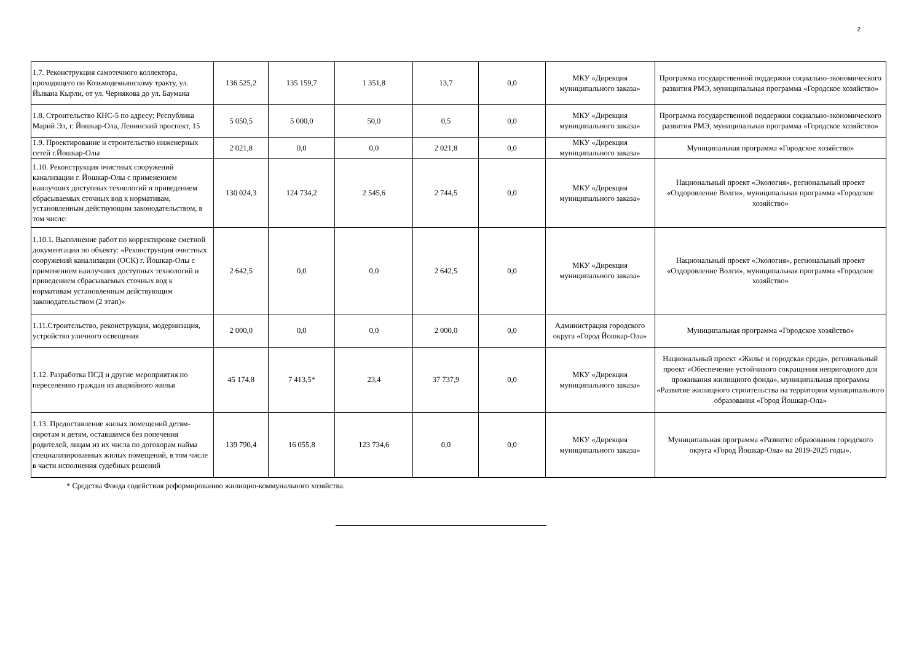2
| 1.7. Реконструкция самотечного коллектора, проходящего по Козьмодемьянскому тракту, ул. Йывана Кырли, от ул. Чернякова до ул. Баумана | 136 525,2 | 135 159,7 | 1 351,8 | 13,7 | 0,0 | МКУ «Дирекция муниципального заказа» | Программа государственной поддержки социально-экономического развития РМЭ, муниципальная программа «Городское хозяйство» |
| 1.8. Строительство КНС-5 по адресу: Республика Марий Эл, г. Йошкар-Ола, Ленинский проспект, 15 | 5 050,5 | 5 000,0 | 50,0 | 0,5 | 0,0 | МКУ «Дирекция муниципального заказа» | Программа государственной поддержки социально-экономического развития РМЭ, муниципальная программа «Городское хозяйство» |
| 1.9. Проектирование и строительство инженерных сетей г.Йошкар-Олы | 2 021,8 | 0,0 | 0,0 | 2 021,8 | 0,0 | МКУ «Дирекция муниципального заказа» | Муниципальная программа «Городское хозяйство» |
| 1.10. Реконструкция очистных сооружений канализации г. Йошкар-Олы с применением наилучших доступных технологий и приведением сбрасываемых сточных вод к нормативам, установленным действующим законодательством, в том числе: | 130 024,3 | 124 734,2 | 2 545,6 | 2 744,5 | 0,0 | МКУ «Дирекция муниципального заказа» | Национальный проект «Экология», региональный проект «Оздоровление Волги», муниципальная программа «Городское хозяйство» |
| 1.10.1. Выполнение работ по корректировке сметной документации по объекту: «Реконструкция очистных сооружений канализации (ОСК) г. Йошкар-Олы с применением наилучших доступных технологий и приведением сбрасываемых сточных вод к нормативам установленным действующим законодательством (2 этап)» | 2 642,5 | 0,0 | 0,0 | 2 642,5 | 0,0 | МКУ «Дирекция муниципального заказа» | Национальный проект «Экология», региональный проект «Оздоровление Волги», муниципальная программа «Городское хозяйство» |
| 1.11.Строительство, реконструкция, модернизация, устройство уличного освещения | 2 000,0 | 0,0 | 0,0 | 2 000,0 | 0,0 | Администрация городского округа «Город Йошкар-Ола» | Муниципальная программа «Городское хозяйство» |
| 1.12. Разработка ПСД и другие мероприятия по переселению граждан из аварийного жилья | 45 174,8 | 7 413,5* | 23,4 | 37 737,9 | 0,0 | МКУ «Дирекция муниципального заказа» | Национальный проект «Жилье и городская среда», регоинальный проект «Обеспечение устойчивого сокращения непригодного для проживания жилищного фонда», муниципальная программа «Развитие жилищного строительства на территории муниципального образования «Город Йошкар-Ола» |
| 1.13. Предоставление жилых помещений детям-сиротам и детям, оставшимся без попечения родителей, лицам из их числа по договорам найма специализированных жилых помещений, в том числе в части исполнения судебных решений | 139 790,4 | 16 055,8 | 123 734,6 | 0,0 | 0,0 | МКУ «Дирекция муниципального заказа» | Муниципальная программа «Развитие образования городского округа «Город Йошкар-Ола» на 2019-2025 годы». |
* Средства Фонда содействия реформированию жилищно-коммунального хозяйства.